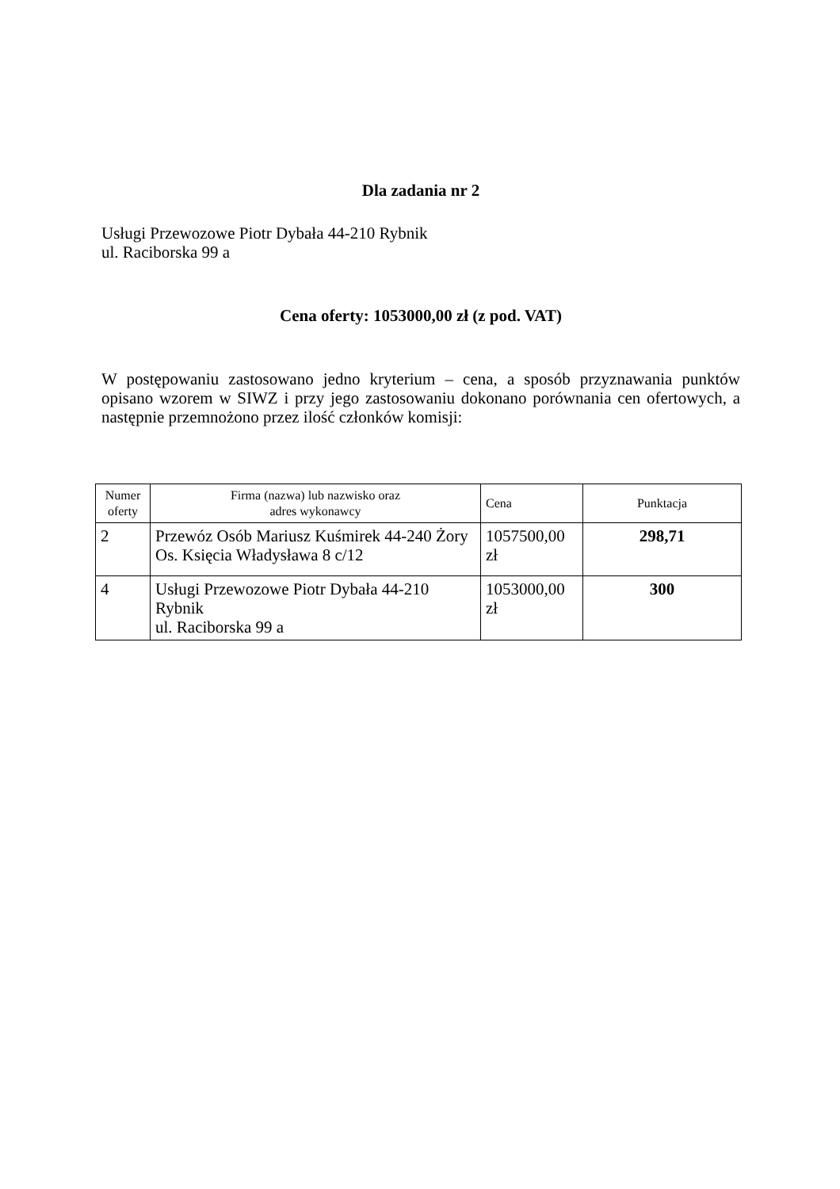Dla zadania nr 2
Usługi Przewozowe Piotr Dybała 44-210 Rybnik
ul. Raciborska 99 a
Cena oferty: 1053000,00 zł (z pod. VAT)
W postępowaniu zastosowano jedno kryterium – cena, a sposób przyznawania punktów opisano wzorem w SIWZ i przy jego zastosowaniu dokonano porównania cen ofertowych, a następnie przemnożono przez ilość członków komisji:
| Numer oferty | Firma (nazwa) lub nazwisko oraz adres wykonawcy | Cena | Punktacja |
| --- | --- | --- | --- |
| 2 | Przewóz Osób Mariusz Kuśmirek 44-240 Żory Os. Księcia Władysława 8 c/12 | 1057500,00 zł | 298,71 |
| 4 | Usługi Przewozowe Piotr Dybała 44-210 Rybnik ul. Raciborska 99 a | 1053000,00 zł | 300 |